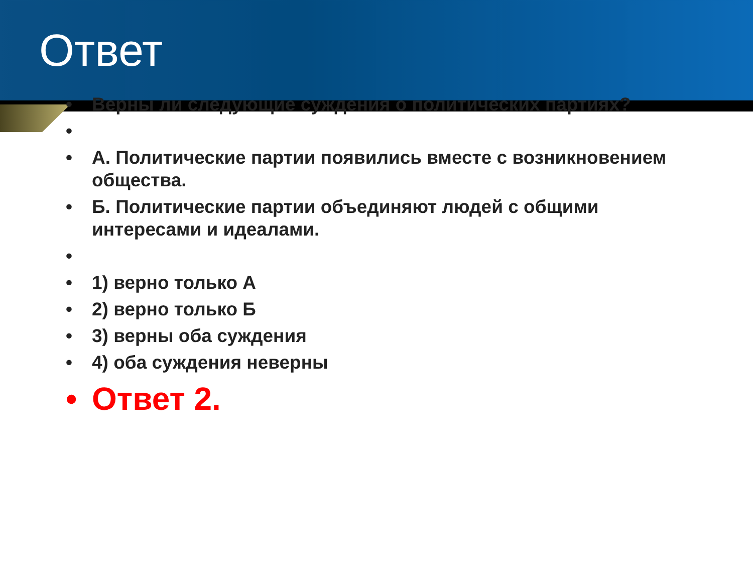Ответ
• Верны ли следующие суждения о политических партиях?
• • А. Политические партии появились вместе с возникновением общества.
• Б. Политические партии объединяют людей с общими интересами и идеалами.
• • 1) верно только А
• 2) верно только Б
• 3) верны оба суждения
• 4) оба суждения неверны
• Ответ 2.